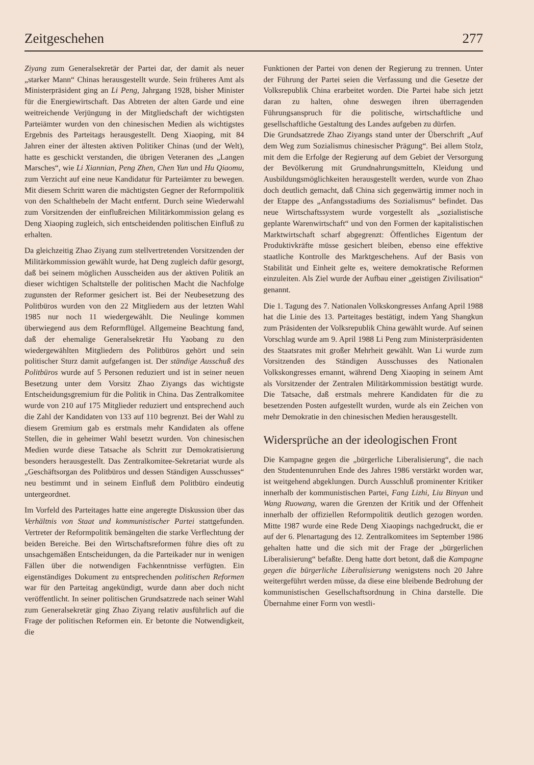Zeitgeschehen 277
Ziyang zum Generalsekretär der Partei dar, der damit als neuer „starker Mann“ Chinas herausgestellt wurde. Sein früheres Amt als Ministerpräsident ging an Li Peng, Jahrgang 1928, bisher Minister für die Energiewirtschaft. Das Abtreten der alten Garde und eine weitreichende Verjüngung in der Mitgliedschaft der wichtigsten Parteiämter wurden von den chinesischen Medien als wichtigstes Ergebnis des Parteitags herausgestellt. Deng Xiaoping, mit 84 Jahren einer der ältesten aktiven Politiker Chinas (und der Welt), hatte es geschickt verstanden, die übrigen Veteranen des „Langen Marsches“, wie Li Xiannian, Peng Zhen, Chen Yun und Hu Qiaomu, zum Verzicht auf eine neue Kandidatur für Parteiämter zu bewegen. Mit diesem Schritt waren die mächtigsten Gegner der Reformpolitik von den Schalthebeln der Macht entfernt. Durch seine Wiederwahl zum Vorsitzenden der einflußreichen Militärkommission gelang es Deng Xiaoping zugleich, sich entscheidenden politischen Einfluß zu erhalten.
Da gleichzeitig Zhao Ziyang zum stellvertretenden Vorsitzenden der Militärkommission gewählt wurde, hat Deng zugleich dafür gesorgt, daß bei seinem möglichen Ausscheiden aus der aktiven Politik an dieser wichtigen Schaltstelle der politischen Macht die Nachfolge zugunsten der Reformer gesichert ist. Bei der Neubesetzung des Politbüros wurden von den 22 Mitgliedern aus der letzten Wahl 1985 nur noch 11 wiedergewählt. Die Neulinge kommen überwiegend aus dem Reformflügel. Allgemeine Beachtung fand, daß der ehemalige Generalsekretär Hu Yaobang zu den wiedergewählten Mitgliedern des Politbüros gehört und sein politischer Sturz damit aufgefangen ist. Der ständige Ausschuß des Politbüros wurde auf 5 Personen reduziert und ist in seiner neuen Besetzung unter dem Vorsitz Zhao Ziyangs das wichtigste Entscheidungsgremium für die Politik in China. Das Zentralkomitee wurde von 210 auf 175 Mitglieder reduziert und entsprechend auch die Zahl der Kandidaten von 133 auf 110 begrenzt. Bei der Wahl zu diesem Gremium gab es erstmals mehr Kandidaten als offene Stellen, die in geheimer Wahl besetzt wurden. Von chinesischen Medien wurde diese Tatsache als Schritt zur Demokratisierung besonders herausgestellt. Das Zentralkomitee-Sekretariat wurde als „Geschäftsorgan des Politbüros und dessen Ständigen Ausschusses“ neu bestimmt und in seinem Einfluß dem Politbüro eindeutig untergeordnet.
Im Vorfeld des Parteitages hatte eine angeregte Diskussion über das Verhältnis von Staat und kommunistischer Partei stattgefunden. Vertreter der Reformpolitik bemängelten die starke Verflechtung der beiden Bereiche. Bei den Wirtschaftsreformen führe dies oft zu unsachgemäßen Entscheidungen, da die Parteikader nur in wenigen Fällen über die notwendigen Fachkenntnisse verfügten. Ein eigenständiges Dokument zu entsprechenden politischen Reformen war für den Parteitag angekündigt, wurde dann aber doch nicht veröffentlicht. In seiner politischen Grundsatzrede nach seiner Wahl zum Generalsekretär ging Zhao Ziyang relativ ausführlich auf die Frage der politischen Reformen ein. Er betonte die Notwendigkeit, die
Funktionen der Partei von denen der Regierung zu trennen. Unter der Führung der Partei seien die Verfassung und die Gesetze der Volksrepublik China erarbeitet worden. Die Partei habe sich jetzt daran zu halten, ohne deswegen ihren überragenden Führungsanspruch für die politische, wirtschaftliche und gesellschaftliche Gestaltung des Landes aufgeben zu dürfen.
Die Grundsatzrede Zhao Ziyangs stand unter der Überschrift „Auf dem Weg zum Sozialismus chinesischer Prägung“. Bei allem Stolz, mit dem die Erfolge der Regierung auf dem Gebiet der Versorgung der Bevölkerung mit Grundnahrungsmitteln, Kleidung und Ausbildungsmöglichkeiten herausgestellt werden, wurde von Zhao doch deutlich gemacht, daß China sich gegenwärtig immer noch in der Etappe des „Anfangsstadiums des Sozialismus“ befindet. Das neue Wirtschaftssystem wurde vorgestellt als „sozialistische geplante Warenwirtschaft“ und von den Formen der kapitalistischen Marktwirtschaft scharf abgegrenzt: Öffentliches Eigentum der Produktivkräfte müsse gesichert bleiben, ebenso eine effektive staatliche Kontrolle des Marktgeschehens. Auf der Basis von Stabilität und Einheit gelte es, weitere demokratische Reformen einzuleiten. Als Ziel wurde der Aufbau einer „geistigen Zivilisation“ genannt.
Die 1. Tagung des 7. Nationalen Volkskongresses Anfang April 1988 hat die Linie des 13. Parteitages bestätigt, indem Yang Shangkun zum Präsidenten der Volksrepublik China gewählt wurde. Auf seinen Vorschlag wurde am 9. April 1988 Li Peng zum Ministerpräsidenten des Staatsrates mit großer Mehrheit gewählt. Wan Li wurde zum Vorsitzenden des Ständigen Ausschusses des Nationalen Volkskongresses ernannt, während Deng Xiaoping in seinem Amt als Vorsitzender der Zentralen Militärkommission bestätigt wurde. Die Tatsache, daß erstmals mehrere Kandidaten für die zu besetzenden Posten aufgestellt wurden, wurde als ein Zeichen von mehr Demokratie in den chinesischen Medien herausgestellt.
Widersprüche an der ideologischen Front
Die Kampagne gegen die „bürgerliche Liberalisierung“, die nach den Studentenunruhen Ende des Jahres 1986 verstärkt worden war, ist weitgehend abgeklungen. Durch Ausschluß prominenter Kritiker innerhalb der kommunistischen Partei, Fang Lizhi, Liu Binyan und Wang Ruowang, waren die Grenzen der Kritik und der Offenheit innerhalb der offiziellen Reformpolitik deutlich gezogen worden. Mitte 1987 wurde eine Rede Deng Xiaopings nachgedruckt, die er auf der 6. Plenartagung des 12. Zentralkomitees im September 1986 gehalten hatte und die sich mit der Frage der „bürgerlichen Liberalisierung“ befaßte. Deng hatte dort betont, daß die Kampagne gegen die bürgerliche Liberalisierung wenigstens noch 20 Jahre weitergeführt werden müsse, da diese eine bleibende Bedrohung der kommunistischen Gesellschaftsordnung in China darstelle. Die Übernahme einer Form von westli-